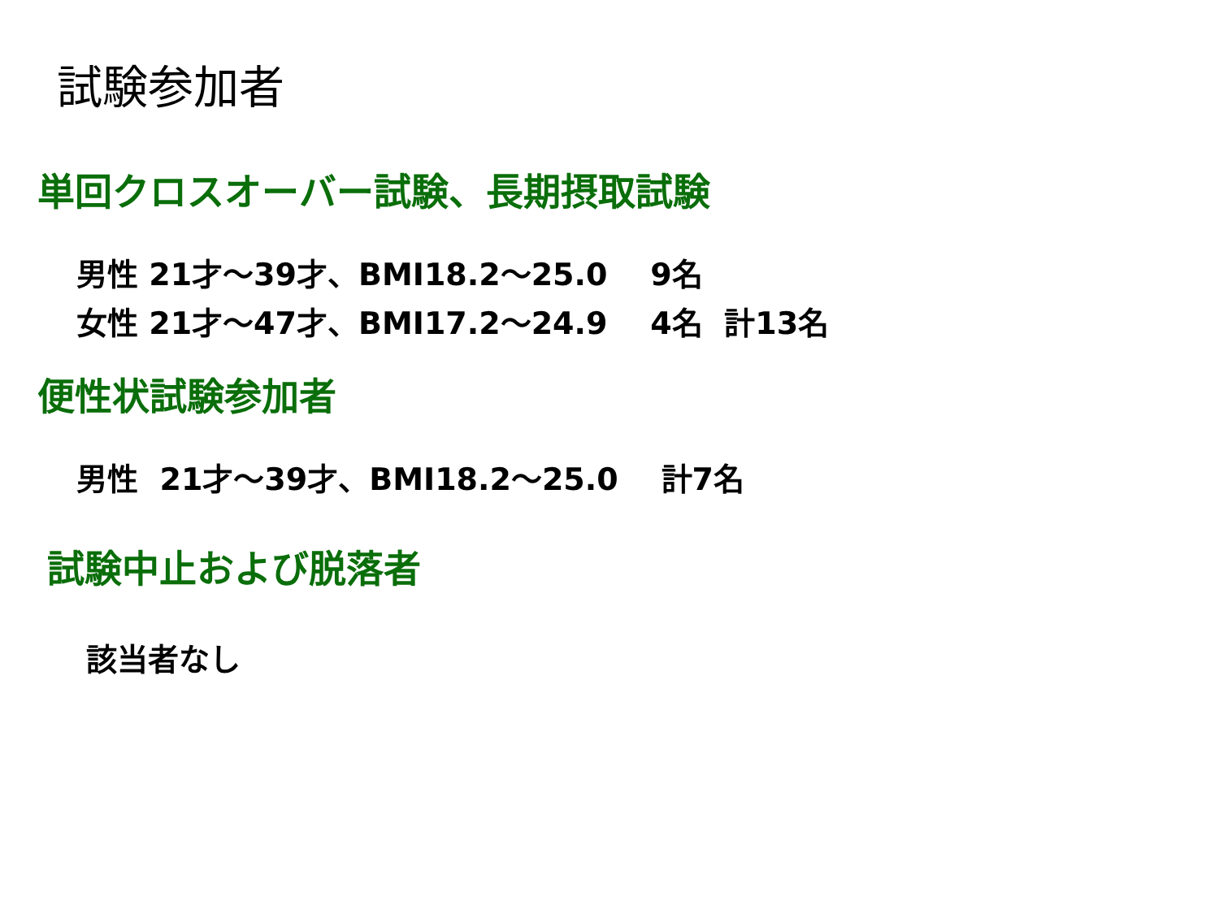試験参加者
単回クロスオーバー試験、長期摂取試験
男性 21才～39才、BMI18.2～25.0 9名
女性 21才～47才、BMI17.2～24.9 4名 計13名
便性状試験参加者
男性 21才～39才、BMI18.2～25.0 計7名
試験中止および脱落者
該当者なし